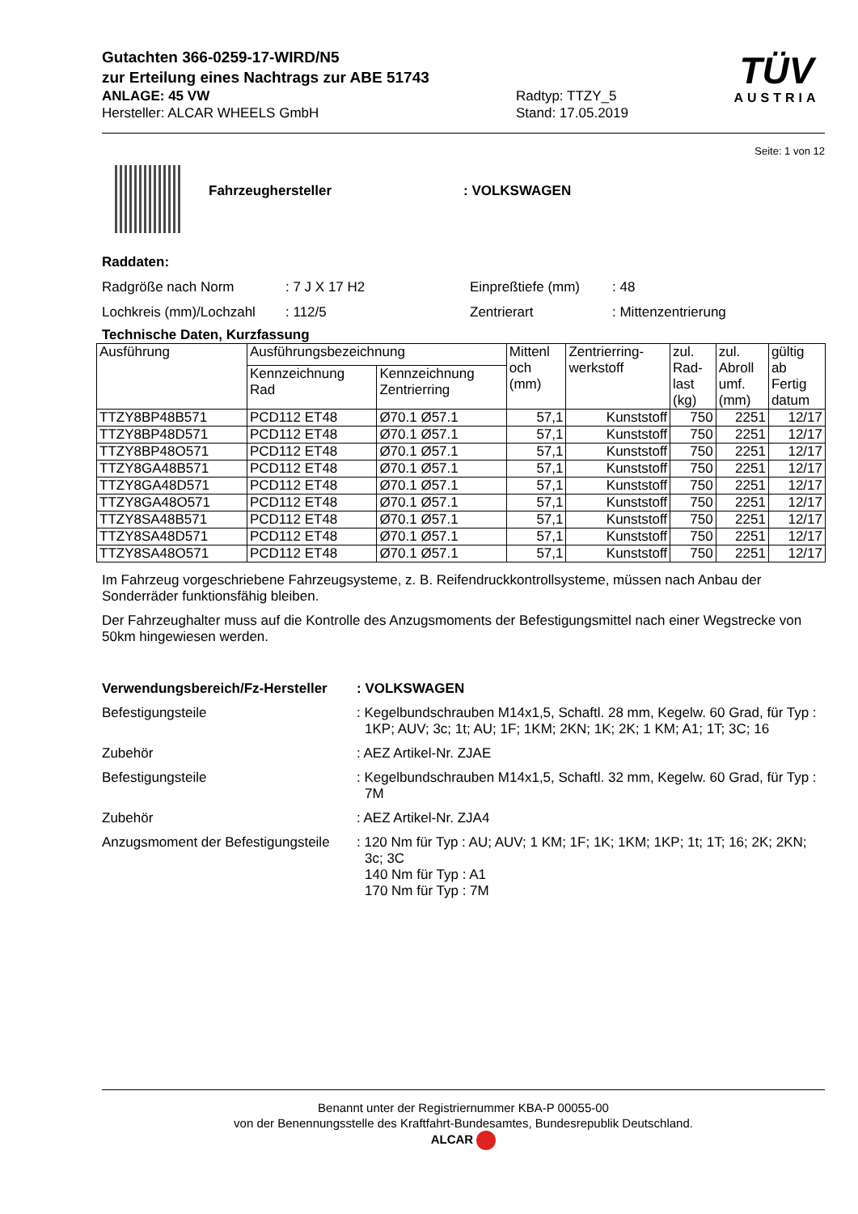Gutachten 366-0259-17-WIRD/N5
zur Erteilung eines Nachtrags zur ABE 51743
ANLAGE: 45 VW
Hersteller: ALCAR WHEELS GmbH
Radtyp: TTZY_5
Stand: 17.05.2019
TÜV
AUSTRIA
Seite: 1 von 12
Fahrzeughersteller : VOLKSWAGEN
Raddaten:
Radgröße nach Norm : 7 J X 17 H2 Einpreßtiefe (mm) : 48
Lochkreis (mm)/Lochzahl
: 112/5 Zentrierart : Mittenzentrierung
Technische Daten, Kurzfassung
| Ausführung | Ausführungsbezeichnung | | Mittenl och (mm) | Zentrierring- werkstoff | zul. Rad- last (kg) | zul. Abroll umf. (mm) | gültig ab Fertig datum |
| --- | --- | --- | --- | --- | --- | --- | --- |
| | Kennzeichnung Rad | Kennzeichnung Zentrierring | | | | | |
| TTZY8BP48B571 | PCD112 ET48 | Ø70.1 Ø57.1 | 57,1 | Kunststoff | 750 | 2251 | 12/17 |
| TTZY8BP48D571 | PCD112 ET48 | Ø70.1 Ø57.1 | 57,1 | Kunststoff | 750 | 2251 | 12/17 |
| TTZY8BP48O571 | PCD112 ET48 | Ø70.1 Ø57.1 | 57,1 | Kunststoff | 750 | 2251 | 12/17 |
| TTZY8GA48B571 | PCD112 ET48 | Ø70.1 Ø57.1 | 57,1 | Kunststoff | 750 | 2251 | 12/17 |
| TTZY8GA48D571 | PCD112 ET48 | Ø70.1 Ø57.1 | 57,1 | Kunststoff | 750 | 2251 | 12/17 |
| TTZY8GA48O571 | PCD112 ET48 | Ø70.1 Ø57.1 | 57,1 | Kunststoff | 750 | 2251 | 12/17 |
| TTZY8SA48B571 | PCD112 ET48 | Ø70.1 Ø57.1 | 57,1 | Kunststoff | 750 | 2251 | 12/17 |
| TTZY8SA48D571 | PCD112 ET48 | Ø70.1 Ø57.1 | 57,1 | Kunststoff | 750 | 2251 | 12/17 |
| TTZY8SA48O571 | PCD112 ET48 | Ø70.1 Ø57.1 | 57,1 | Kunststoff | 750 | 2251 | 12/17 |
Im Fahrzeug vorgeschriebene Fahrzeugsysteme, z. B. Reifendruckkontrollsysteme, müssen nach Anbau der Sonderräder funktionsfähig bleiben.
Der Fahrzeughalter muss auf die Kontrolle des Anzugsmoments der Befestigungsmittel nach einer Wegstrecke von 50km hingewiesen werden.
Verwendungsbereich/Fz-Hersteller
: VOLKSWAGEN
Befestigungsteile : Kegelbundschrauben M14x1,5, Schaftl. 28 mm, Kegelw. 60 Grad, für Typ : 1KP; AUV; 3c; 1t; AU; 1F; 1KM; 2KN; 1K; 2K; 1 KM; A1; 1T; 3C; 16
Zubehör : AEZ Artikel-Nr. ZJAE
Befestigungsteile : Kegelbundschrauben M14x1,5, Schaftl. 32 mm, Kegelw. 60 Grad, für Typ : 7M
Zubehör : AEZ Artikel-Nr. ZJA4
Anzugsmoment der Befestigungsteile
: 120 Nm für Typ : AU; AUV; 1 KM; 1F; 1K; 1KM; 1KP; 1t; 1T; 16; 2K; 2KN; 3c; 3C
140 Nm für Typ : A1
170 Nm für Typ : 7M
Benannt unter der Registriernummer KBA-P 00055-00
von der Benennungsstelle des Kraftfahrt-Bundesamtes, Bundesrepublik Deutschland.
ALCAR